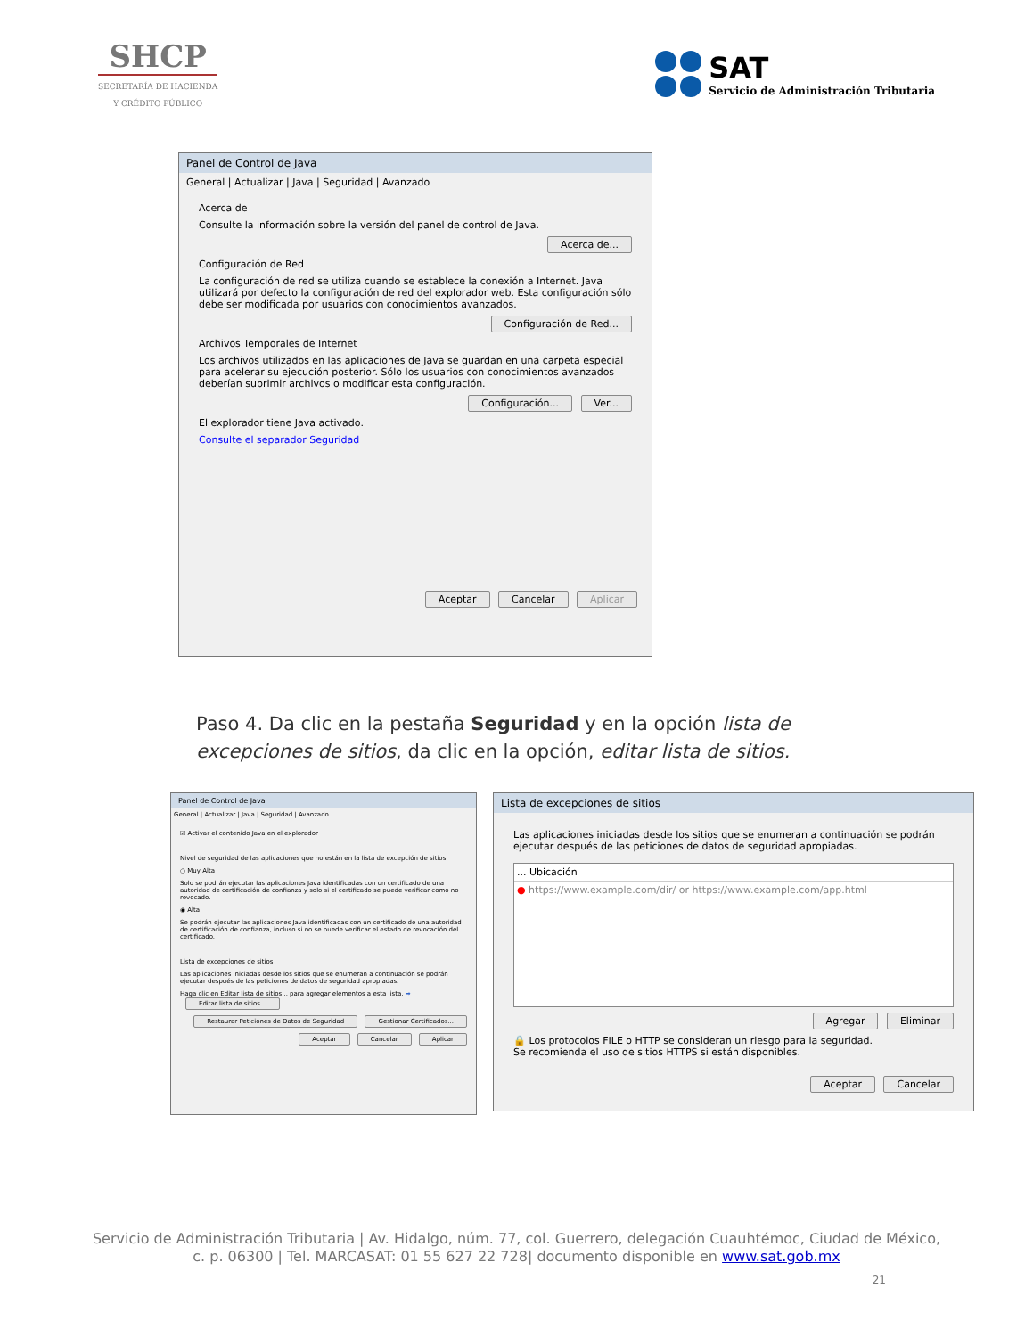SHCP
SECRETARÍA DE HACIENDA
Y CRÉDITO PÚBLICO
SAT
Servicio de Administración Tributaria
Panel de Control de Java
General | Actualizar | Java | Seguridad | Avanzado
Acerca de
Consulte la información sobre la versión del panel de control de Java.
Acerca de...
Configuración de Red
La configuración de red se utiliza cuando se establece la conexión a Internet. Java utilizará por defecto la configuración de red del explorador web. Esta configuración sólo debe ser modificada por usuarios con conocimientos avanzados.
Configuración de Red...
Archivos Temporales de Internet
Los archivos utilizados en las aplicaciones de Java se guardan en una carpeta especial para acelerar su ejecución posterior. Sólo los usuarios con conocimientos avanzados deberían suprimir archivos o modificar esta configuración.
Configuración... Ver...
El explorador tiene Java activado.
Consulte el separador Seguridad
Aceptar Cancelar Aplicar
Paso 4. Da clic en la pestaña Seguridad y en la opción lista de excepciones de sitios, da clic en la opción, editar lista de sitios.
Panel de Control de Java
General | Actualizar | Java | Seguridad | Avanzado
☑ Activar el contenido Java en el explorador
Nivel de seguridad de las aplicaciones que no están en la lista de excepción de sitios
○ Muy Alta
Solo se podrán ejecutar las aplicaciones Java identificadas con un certificado de una autoridad de certificación de confianza y solo si el certificado se puede verificar como no revocado.
◉ Alta
Se podrán ejecutar las aplicaciones Java identificadas con un certificado de una autoridad de certificación de confianza, incluso si no se puede verificar el estado de revocación del certificado.
Lista de excepciones de sitios
Las aplicaciones iniciadas desde los sitios que se enumeran a continuación se podrán ejecutar después de las peticiones de datos de seguridad apropiadas.
Haga clic en Editar lista de sitios... para agregar elementos a esta lista. ➡ Editar lista de sitios...
Restaurar Peticiones de Datos de Seguridad Gestionar Certificados...
Aceptar Cancelar Aplicar
Lista de excepciones de sitios
Las aplicaciones iniciadas desde los sitios que se enumeran a continuación se podrán ejecutar después de las peticiones de datos de seguridad apropiadas.
... Ubicación
● https://www.example.com/dir/ or https://www.example.com/app.html
Agregar Eliminar
🔒 Los protocolos FILE o HTTP se consideran un riesgo para la seguridad.
Se recomienda el uso de sitios HTTPS si están disponibles.
Aceptar Cancelar
Servicio de Administración Tributaria | Av. Hidalgo, núm. 77, col. Guerrero, delegación Cuauhtémoc, Ciudad de México,
c. p. 06300 | Tel. MARCASAT: 01 55 627 22 728| documento disponible en www.sat.gob.mx
21